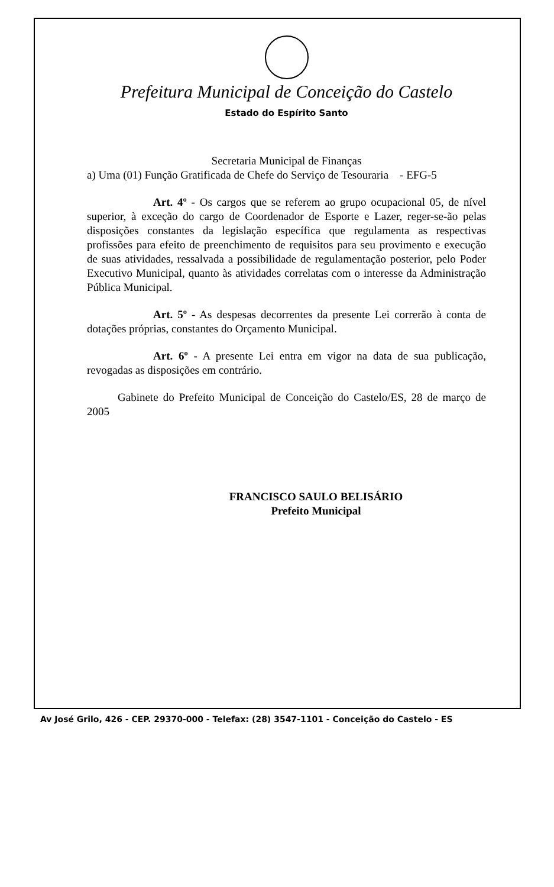Prefeitura Municipal de Conceição do Castelo
Estado do Espírito Santo
Secretaria Municipal de Finanças
a) Uma (01) Função Gratificada de Chefe do Serviço de Tesouraria - EFG-5
Art. 4º - Os cargos que se referem ao grupo ocupacional 05, de nível superior, à exceção do cargo de Coordenador de Esporte e Lazer, reger-se-ão pelas disposições constantes da legislação específica que regulamenta as respectivas profissões para efeito de preenchimento de requisitos para seu provimento e execução de suas atividades, ressalvada a possibilidade de regulamentação posterior, pelo Poder Executivo Municipal, quanto às atividades correlatas com o interesse da Administração Pública Municipal.
Art. 5º - As despesas decorrentes da presente Lei correrão à conta de dotações próprias, constantes do Orçamento Municipal.
Art. 6º - A presente Lei entra em vigor na data de sua publicação, revogadas as disposições em contrário.
Gabinete do Prefeito Municipal de Conceição do Castelo/ES, 28 de março de 2005
FRANCISCO SAULO BELISÁRIO
Prefeito Municipal
Av José Grilo, 426 - CEP. 29370-000 - Telefax: (28) 3547-1101 - Conceição do Castelo - ES